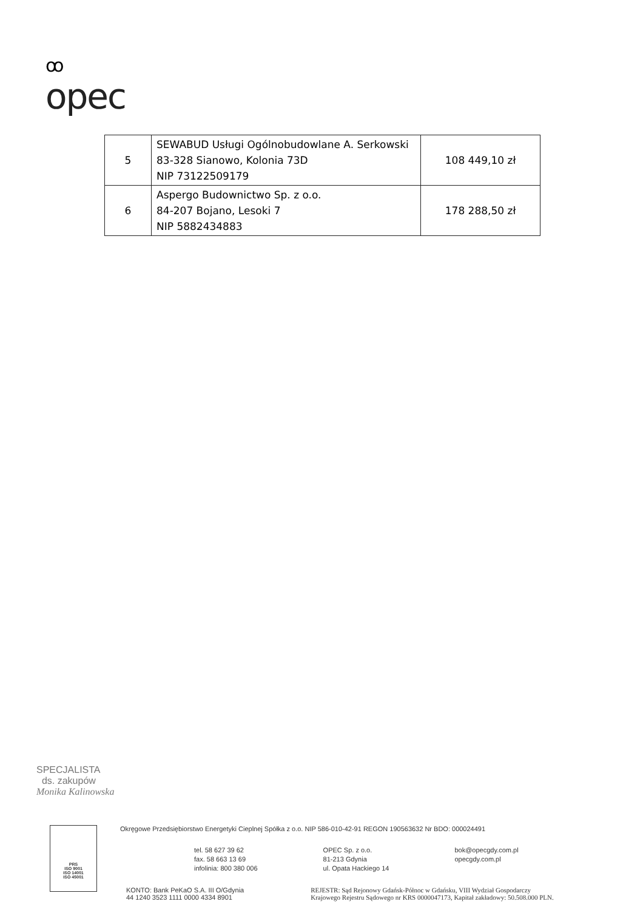ꝏ
opec
| 5 | SEWABUD Usługi Ogólnobudowlane A. Serkowski 83-328 Sianowo, Kolonia 73D NIP 73122509179 | 108 449,10 zł |
| 6 | Aspergo Budownictwo Sp. z o.o. 84-207 Bojano, Lesoki 7 NIP 5882434883 | 178 288,50 zł |
SPECJALISTA
ds. zakupów
Monika Kalinowska
PRS
ISO 9001
ISO 14001
ISO 45001
Okręgowe Przedsiębiorstwo Energetyki Cieplnej Spółka z o.o. NIP 586-010-42-91 REGON 190563632 Nr BDO: 000024491
tel. 58 627 39 62
fax. 58 663 13 69
infolinia: 800 380 006
OPEC Sp. z o.o.
81-213 Gdynia
ul. Opata Hackiego 14
bok@opecgdy.com.pl
opecgdy.com.pl
KONTO: Bank PeKaO S.A. III O/Gdynia
44 1240 3523 1111 0000 4334 8901
REJESTR: Sąd Rejonowy Gdańsk-Północ w Gdańsku, VIII Wydział Gospodarczy
Krajowego Rejestru Sądowego nr KRS 0000047173, Kapitał zakładowy: 50.508.000 PLN.